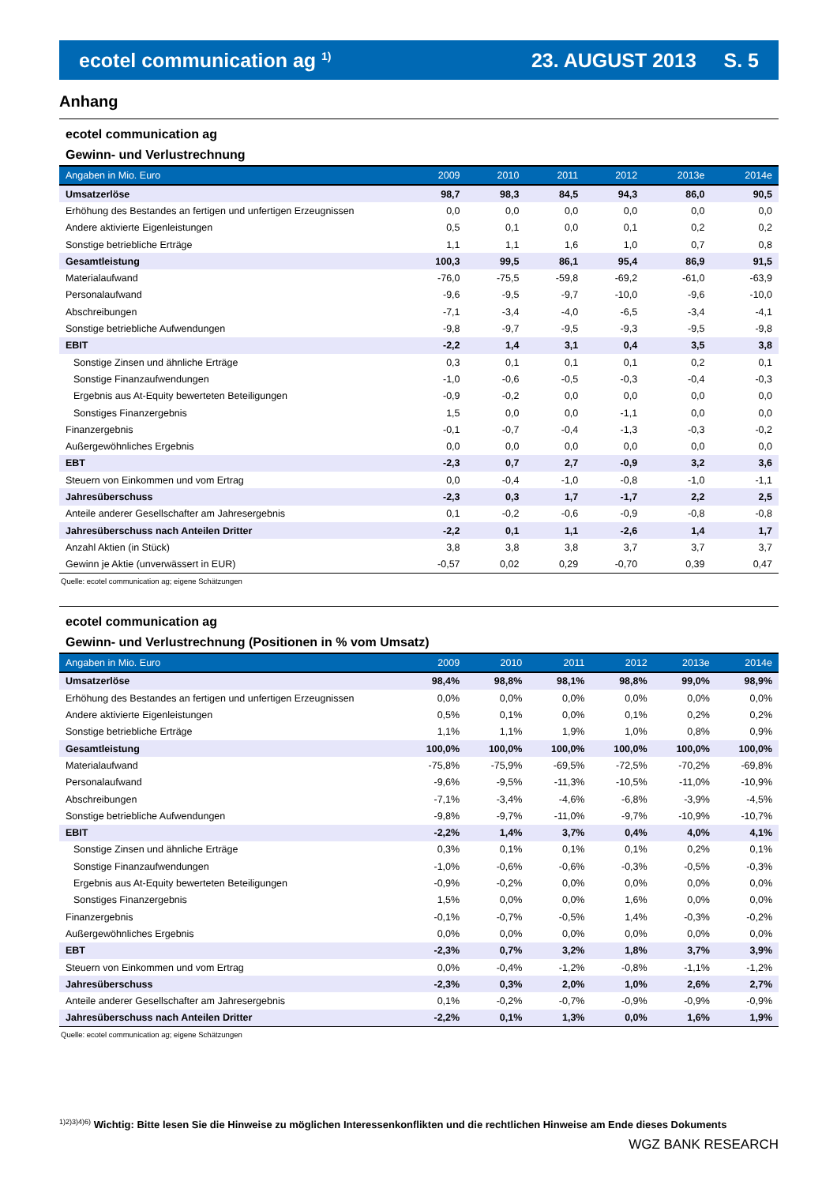ecotel communication ag <sup>1)</sup> 23. AUGUST 2013 S. 5
Anhang
ecotel communication ag
Gewinn- und Verlustrechnung
| Angaben in Mio. Euro | 2009 | 2010 | 2011 | 2012 | 2013e | 2014e |
| --- | --- | --- | --- | --- | --- | --- |
| Umsatzerlöse | 98,7 | 98,3 | 84,5 | 94,3 | 86,0 | 90,5 |
| Erhöhung des Bestandes an fertigen und unfertigen Erzeugnissen | 0,0 | 0,0 | 0,0 | 0,0 | 0,0 | 0,0 |
| Andere aktivierte Eigenleistungen | 0,5 | 0,1 | 0,0 | 0,1 | 0,2 | 0,2 |
| Sonstige betriebliche Erträge | 1,1 | 1,1 | 1,6 | 1,0 | 0,7 | 0,8 |
| Gesamtleistung | 100,3 | 99,5 | 86,1 | 95,4 | 86,9 | 91,5 |
| Materialaufwand | -76,0 | -75,5 | -59,8 | -69,2 | -61,0 | -63,9 |
| Personalaufwand | -9,6 | -9,5 | -9,7 | -10,0 | -9,6 | -10,0 |
| Abschreibungen | -7,1 | -3,4 | -4,0 | -6,5 | -3,4 | -4,1 |
| Sonstige betriebliche Aufwendungen | -9,8 | -9,7 | -9,5 | -9,3 | -9,5 | -9,8 |
| EBIT | -2,2 | 1,4 | 3,1 | 0,4 | 3,5 | 3,8 |
| Sonstige Zinsen und ähnliche Erträge | 0,3 | 0,1 | 0,1 | 0,1 | 0,2 | 0,1 |
| Sonstige Finanzaufwendungen | -1,0 | -0,6 | -0,5 | -0,3 | -0,4 | -0,3 |
| Ergebnis aus At-Equity bewerteten Beteiligungen | -0,9 | -0,2 | 0,0 | 0,0 | 0,0 | 0,0 |
| Sonstiges Finanzergebnis | 1,5 | 0,0 | 0,0 | -1,1 | 0,0 | 0,0 |
| Finanzergebnis | -0,1 | -0,7 | -0,4 | -1,3 | -0,3 | -0,2 |
| Außergewöhnliches Ergebnis | 0,0 | 0,0 | 0,0 | 0,0 | 0,0 | 0,0 |
| EBT | -2,3 | 0,7 | 2,7 | -0,9 | 3,2 | 3,6 |
| Steuern von Einkommen und vom Ertrag | 0,0 | -0,4 | -1,0 | -0,8 | -1,0 | -1,1 |
| Jahresüberschuss | -2,3 | 0,3 | 1,7 | -1,7 | 2,2 | 2,5 |
| Anteile anderer Gesellschafter am Jahresergebnis | 0,1 | -0,2 | -0,6 | -0,9 | -0,8 | -0,8 |
| Jahresüberschuss nach Anteilen Dritter | -2,2 | 0,1 | 1,1 | -2,6 | 1,4 | 1,7 |
| Anzahl Aktien (in Stück) | 3,8 | 3,8 | 3,8 | 3,7 | 3,7 | 3,7 |
| Gewinn je Aktie (unverwässert in EUR) | -0,57 | 0,02 | 0,29 | -0,70 | 0,39 | 0,47 |
Quelle: ecotel communication ag; eigene Schätzungen
ecotel communication ag
Gewinn- und Verlustrechnung (Positionen in % vom Umsatz)
| Angaben in Mio. Euro | 2009 | 2010 | 2011 | 2012 | 2013e | 2014e |
| --- | --- | --- | --- | --- | --- | --- |
| Umsatzerlöse | 98,4% | 98,8% | 98,1% | 98,8% | 99,0% | 98,9% |
| Erhöhung des Bestandes an fertigen und unfertigen Erzeugnissen | 0,0% | 0,0% | 0,0% | 0,0% | 0,0% | 0,0% |
| Andere aktivierte Eigenleistungen | 0,5% | 0,1% | 0,0% | 0,1% | 0,2% | 0,2% |
| Sonstige betriebliche Erträge | 1,1% | 1,1% | 1,9% | 1,0% | 0,8% | 0,9% |
| Gesamtleistung | 100,0% | 100,0% | 100,0% | 100,0% | 100,0% | 100,0% |
| Materialaufwand | -75,8% | -75,9% | -69,5% | -72,5% | -70,2% | -69,8% |
| Personalaufwand | -9,6% | -9,5% | -11,3% | -10,5% | -11,0% | -10,9% |
| Abschreibungen | -7,1% | -3,4% | -4,6% | -6,8% | -3,9% | -4,5% |
| Sonstige betriebliche Aufwendungen | -9,8% | -9,7% | -11,0% | -9,7% | -10,9% | -10,7% |
| EBIT | -2,2% | 1,4% | 3,7% | 0,4% | 4,0% | 4,1% |
| Sonstige Zinsen und ähnliche Erträge | 0,3% | 0,1% | 0,1% | 0,1% | 0,2% | 0,1% |
| Sonstige Finanzaufwendungen | -1,0% | -0,6% | -0,6% | -0,3% | -0,5% | -0,3% |
| Ergebnis aus At-Equity bewerteten Beteiligungen | -0,9% | -0,2% | 0,0% | 0,0% | 0,0% | 0,0% |
| Sonstiges Finanzergebnis | 1,5% | 0,0% | 0,0% | 1,6% | 0,0% | 0,0% |
| Finanzergebnis | -0,1% | -0,7% | -0,5% | 1,4% | -0,3% | -0,2% |
| Außergewöhnliches Ergebnis | 0,0% | 0,0% | 0,0% | 0,0% | 0,0% | 0,0% |
| EBT | -2,3% | 0,7% | 3,2% | 1,8% | 3,7% | 3,9% |
| Steuern von Einkommen und vom Ertrag | 0,0% | -0,4% | -1,2% | -0,8% | -1,1% | -1,2% |
| Jahresüberschuss | -2,3% | 0,3% | 2,0% | 1,0% | 2,6% | 2,7% |
| Anteile anderer Gesellschafter am Jahresergebnis | 0,1% | -0,2% | -0,7% | -0,9% | -0,9% | -0,9% |
| Jahresüberschuss nach Anteilen Dritter | -2,2% | 0,1% | 1,3% | 0,0% | 1,6% | 1,9% |
Quelle: ecotel communication ag; eigene Schätzungen
<sup>1)2)3)4)6)</sup> Wichtig: Bitte lesen Sie die Hinweise zu möglichen Interessenkonflikten und die rechtlichen Hinweise am Ende dieses Dokuments
WGZ BANK RESEARCH